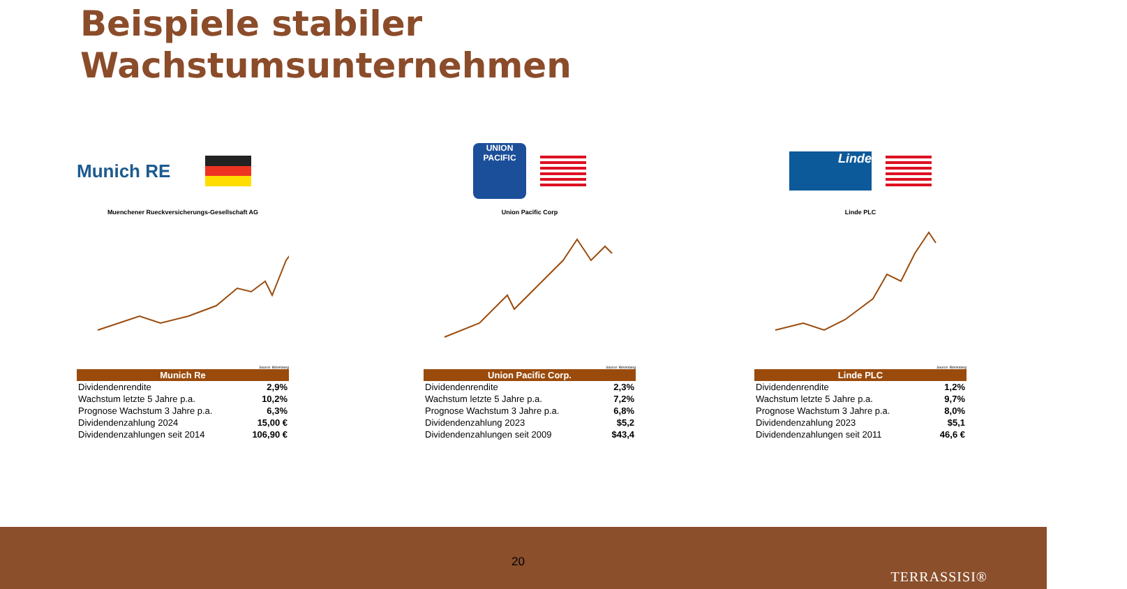Beispiele stabiler
Wachstumsunternehmen
Munich RE
Muenchener Rueckversicherungs-Gesellschaft AG
Source: Bloomberg
| Munich Re | |
| --- | --- |
| Dividendenrendite | 2,9% |
| Wachstum letzte 5 Jahre p.a. | 10,2% |
| Prognose Wachstum 3 Jahre p.a. | 6,3% |
| Dividendenzahlung 2024 | 15,00 € |
| Dividendenzahlungen seit 2014 | 106,90 € |
UNION PACIFIC
Union Pacific Corp
Source: Bloomberg
| Union Pacific Corp. | |
| --- | --- |
| Dividendenrendite | 2,3% |
| Wachstum letzte 5 Jahre p.a. | 7,2% |
| Prognose Wachstum 3 Jahre p.a. | 6,8% |
| Dividendenzahlung 2023 | $5,2 |
| Dividendenzahlungen seit 2009 | $43,4 |
Linde
Linde PLC
Source: Bloomberg
| Linde PLC | |
| --- | --- |
| Dividendenrendite | 1,2% |
| Wachstum letzte 5 Jahre p.a. | 9,7% |
| Prognose Wachstum 3 Jahre p.a. | 8,0% |
| Dividendenzahlung 2023 | $5,1 |
| Dividendenzahlungen seit 2011 | 46,6 € |
20
TERRASSISI®